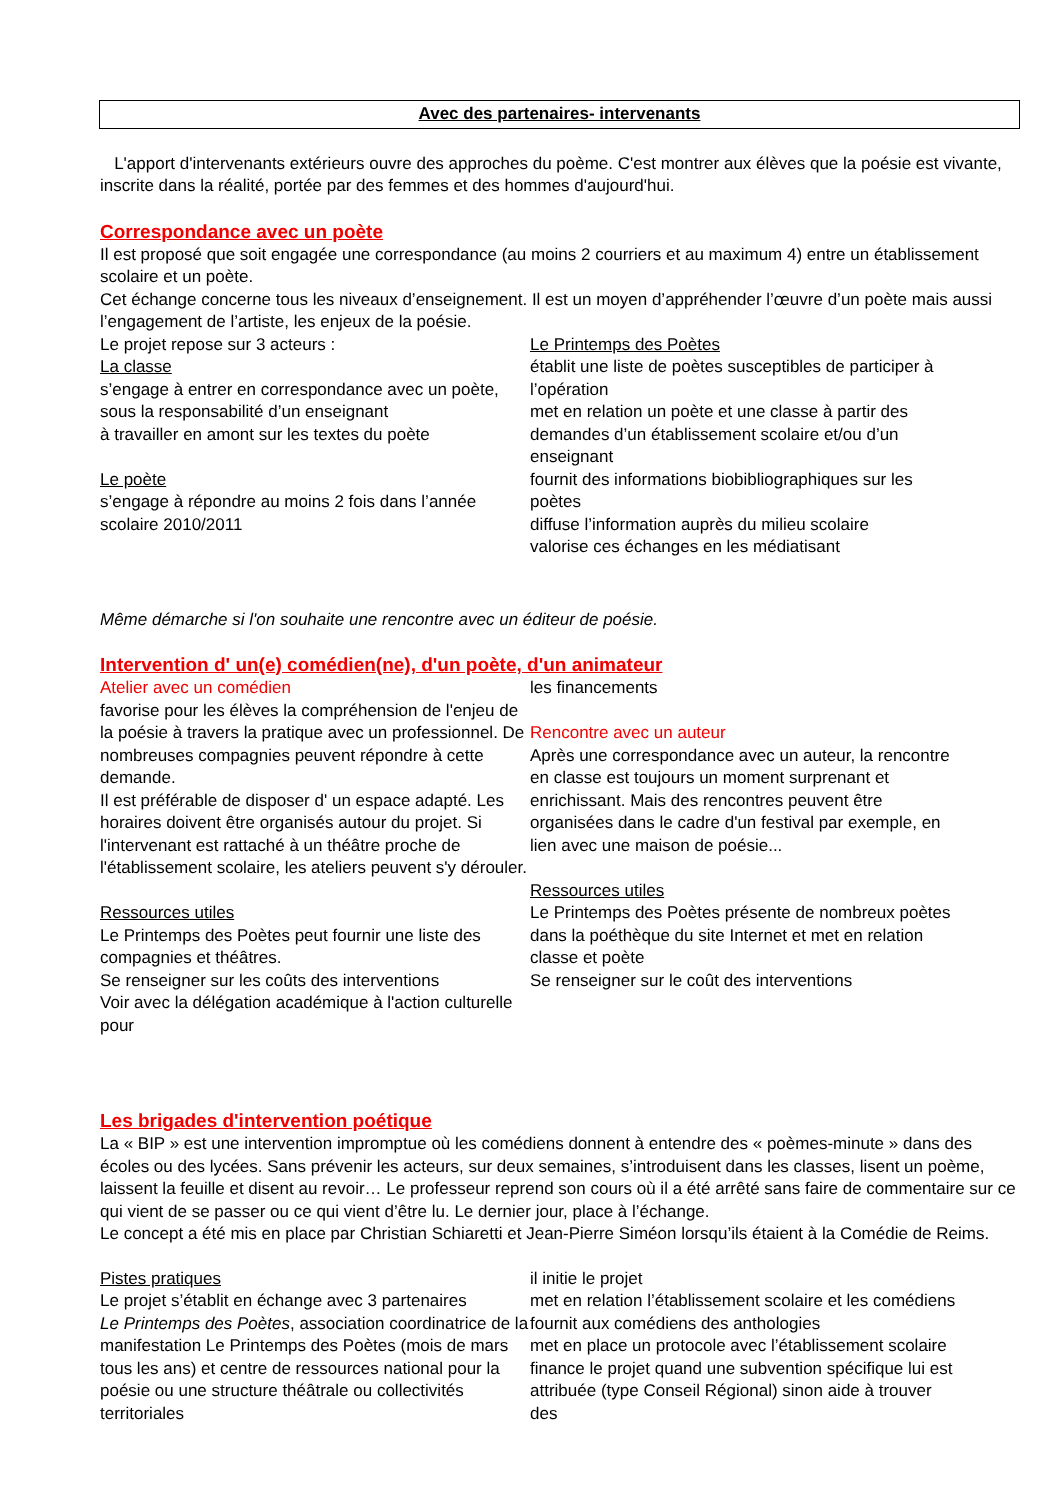Avec des partenaires- intervenants
L'apport d'intervenants extérieurs ouvre des approches du poème. C'est montrer aux élèves que la poésie est vivante, inscrite dans la réalité, portée par des femmes et des hommes d'aujourd'hui.
Correspondance avec un poète
Il est proposé que soit engagée une correspondance (au moins 2 courriers et au maximum 4) entre un établissement scolaire et un poète.
Cet échange concerne tous les niveaux d’enseignement. Il est un moyen d’appréhender l’œuvre d’un poète mais aussi l’engagement de l’artiste, les enjeux de la poésie.
Le projet repose sur 3 acteurs :
La classe
s’engage à entrer en correspondance avec un poète, sous la responsabilité d’un enseignant
à travailler en amont sur les textes du poète
Le poète
s’engage à répondre au moins 2 fois dans l’année scolaire 2010/2011
Le Printemps des Poètes
établit une liste de poètes susceptibles de participer à l’opération
met en relation un poète et une classe à partir des demandes d’un établissement scolaire et/ou d’un enseignant
fournit des informations biobibliographiques sur les poètes
diffuse l’information auprès du milieu scolaire
valorise ces échanges en les médiatisant
Même démarche si l'on souhaite une rencontre avec un éditeur de poésie.
Intervention d' un(e) comédien(ne), d'un poète, d'un animateur
Atelier avec un comédien
favorise pour les élèves la compréhension de l'enjeu de la poésie à travers la pratique avec un professionnel. De nombreuses compagnies peuvent répondre à cette demande.
Il est préférable de disposer d' un espace adapté. Les horaires doivent être organisés autour du projet. Si l'intervenant est rattaché à un théâtre proche de l'établissement scolaire, les ateliers peuvent s'y dérouler.
Ressources utiles
Le Printemps des Poètes peut fournir une liste des compagnies et théâtres.
Se renseigner sur les coûts des interventions
Voir avec la délégation académique à l'action culturelle pour
les financements
Rencontre avec un auteur
Après une correspondance avec un auteur, la rencontre en classe est toujours un moment surprenant et enrichissant. Mais des rencontres peuvent être organisées dans le cadre d'un festival par exemple, en lien avec une maison de poésie...
Ressources utiles
Le Printemps des Poètes présente de nombreux poètes dans la poéthèque du site Internet et met en relation classe et poète
Se renseigner sur le coût des interventions
Les brigades d'intervention poétique
La « BIP » est une intervention impromptue où les comédiens donnent à entendre des « poèmes-minute » dans des écoles ou des lycées. Sans prévenir les acteurs, sur deux semaines, s’introduisent dans les classes, lisent un poème, laissent la feuille et disent au revoir… Le professeur reprend son cours où il a été arrêté sans faire de commentaire sur ce qui vient de se passer ou ce qui vient d’être lu. Le dernier jour, place à l’échange.
Le concept a été mis en place par Christian Schiaretti et Jean-Pierre Siméon lorsqu’ils étaient à la Comédie de Reims.
Pistes pratiques
Le projet s’établit en échange avec 3 partenaires
Le Printemps des Poètes, association coordinatrice de la manifestation Le Printemps des Poètes (mois de mars tous les ans) et centre de ressources national pour la poésie ou une structure théâtrale ou collectivités territoriales
il initie le projet
met en relation l’établissement scolaire et les comédiens
fournit aux comédiens des anthologies
met en place un protocole avec l’établissement scolaire
finance le projet quand une subvention spécifique lui est attribuée (type Conseil Régional) sinon aide à trouver des